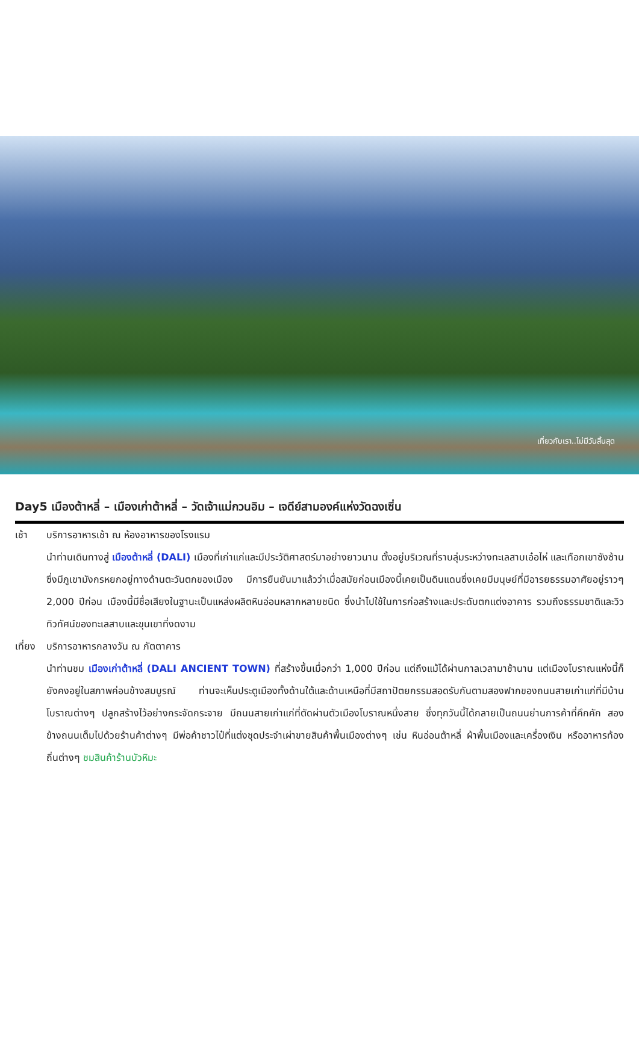เที่ยวกับเรา..ไม่มีวันสิ้นสุด
Day5 เมืองต้าหลี่ – เมืองเก่าต้าหลี่ – วัดเจ้าแม่กวนอิม – เจดีย์สามองค์แห่งวัดฉงเซิ่น
เช้า บริการอาหารเช้า ณ ห้องอาหารของโรงแรม
นำท่านเดินทางสู่ เมืองต้าหลี่ (DALI) เมืองที่เก่าแก่และมีประวัติศาสตร์มาอย่างยาวนาน ตั้งอยู่บริเวณที่ราบลุ่มระหว่างทะเลสาบเอ๋อไห่ และเทือกเขาซังซ้าน ซึ่งมีภูเขามังกรหยกอยู่ทางด้านตะวันตกของเมือง มีการยืนยันมาแล้วว่าเมื่อสมัยก่อนเมืองนี้เคยเป็นดินแดนซึ่งเคยมีมนุษย์ที่มีอารยธรรมอาศัยอยู่ราวๆ 2,000 ปีก่อน เมืองนี้มีชื่อเสียงในฐานะเป็นแหล่งผลิตหินอ่อนหลากหลายชนิด ซึ่งนำไปใช้ในการก่อสร้างและประดับตกแต่งอาคาร รวมถึงธรรมชาติและวิวทิวทัศน์ของทะเลสาบและขุนเขาที่งดงาม
เที่ยง
บริการอาหารกลางวัน ณ ภัตตาคาร
นำท่านชม เมืองเก่าต้าหลี่ (DALI ANCIENT TOWN) ที่สร้างขึ้นเมื่อกว่า 1,000 ปีก่อน แต่ถึงแม้ได้ผ่านกาลเวลามาช้านาน แต่เมืองโบราณแห่งนี้ก็ยังคงอยู่ในสภาพค่อนข้างสมบูรณ์ ท่านจะเห็นประตูเมืองทั้งด้านใต้และด้านเหนือที่มีสถาปัตยกรรมสอดรับกันตามสองฟากของถนนสายเก่าแก่ที่มีบ้านโบราณต่างๆ ปลูกสร้างไว้อย่างกระจัดกระจาย มีถนนสายเก่าแก่ที่ตัดผ่านตัวเมืองโบราณหนึ่งสาย ซึ่งทุกวันนี้ได้กลายเป็นถนนย่านการค้าที่คึกคัก สองข้างถนนเต็มไปด้วยร้านค้าต่างๆ มีพ่อค้าชาวไป๋ที่แต่งชุดประจำเผ่าขายสินค้าพื้นเมืองต่างๆ เช่น หินอ่อนต้าหลี่ ผ้าพื้นเมืองและเครื่องเงิน หรืออาหารท้องถิ่นต่างๆ ชมสินค้าร้านบัวหิมะ